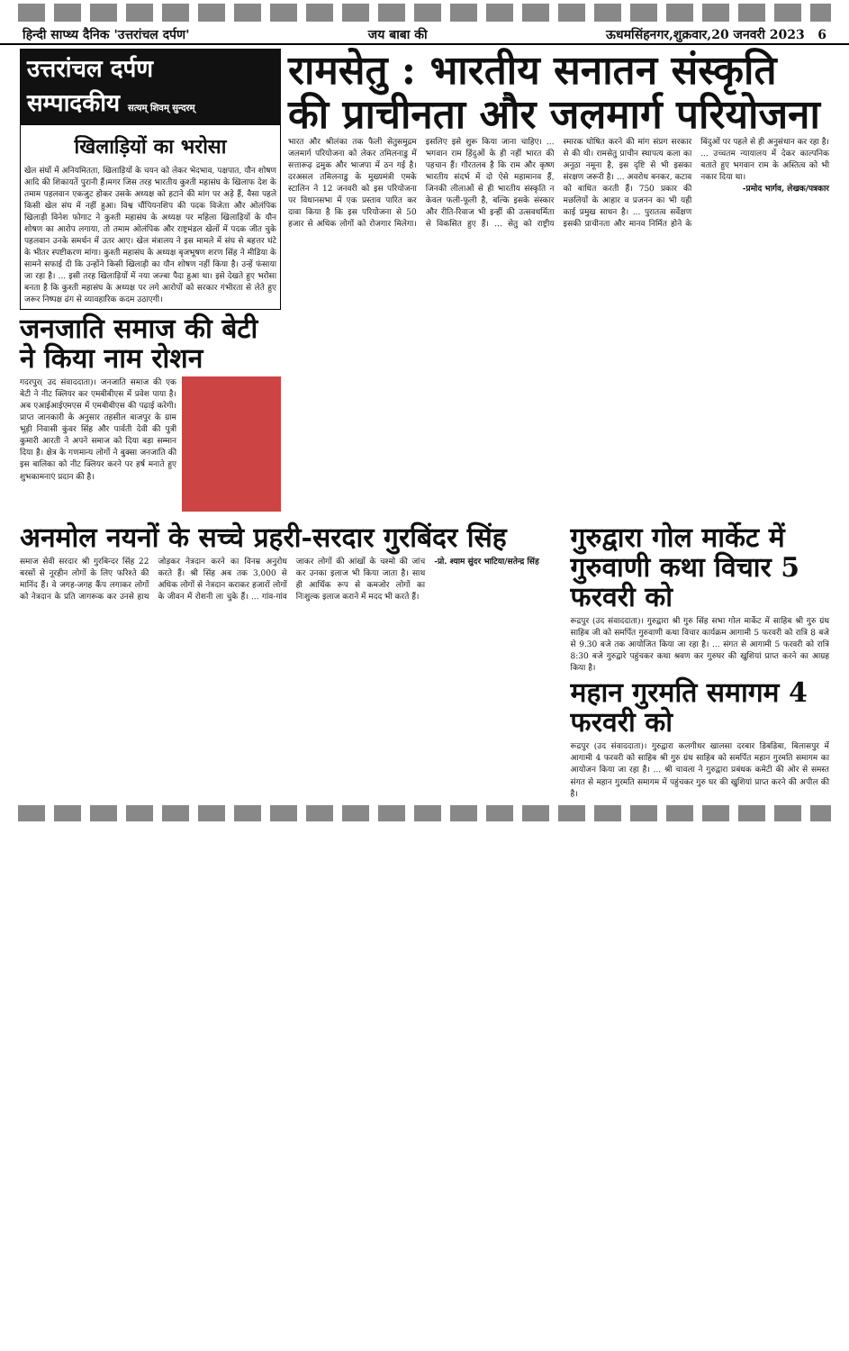हिन्दी साप्ध्य दैनिक 'उत्तरांचल दर्पण' जय बाबा की ऊधमसिंहनगर,शुक्रवार,20 जनवरी 2023 6
उत्तरांचल दर्पण
सम्पादकीय सत्यम् शिवम् सुन्दरम्
खिलाड़ियों का भरोसा
खेल संघों में अनियमितता, खिलाड़ियों के चयन को लेकर भेदभाव, पक्षपात, यौन शोषण आदि की शिकायतें पुरानी हैं।मगर जिस तरह भारतीय कुश्ती महासंघ के खिलाफ देश के तमाम पहलवान एकजुट होकर उसके अध्यक्ष को हटाने की मांग पर अड़े हैं, वैसा पहले किसी खेल संघ में नहीं हुआ। विश्व चौंपियनशिप की पदक विजेता और ओलंपिक खिलाड़ी विनेश फोगाट ने कुश्ती महासंघ के अध्यक्ष पर महिला खिलाड़ियों के यौन शोषण का आरोप लगाया, तो तमाम ओलंपिक और राष्ट्रमंडल खेलों में पदक जीत चुके पहलवान उनके समर्थन में उतर आए। खेल मंत्रालय ने इस मामले में संघ से बहत्तर घंटे के भीतर स्पष्टीकरण मांगा। कुश्ती महासंघ के अध्यक्ष बृजभूषण शरण सिंह ने मीडिया के सामने सफाई दी कि उन्होंने किसी खिलाड़ी का यौन शोषण नहीं किया है। उन्हें फंसाया जा रहा है। ... इसी तरह खिलाड़ियों में नया जज्बा पैदा हुआ था। इसे देखते हुए भरोसा बनता है कि कुश्ती महासंघ के अध्यक्ष पर लगे आरोपों को सरकार गंभीरता से लेते हुए जरूर निष्पक्ष ढंग से व्यावहारिक कदम उठाएगी।
जनजाति समाज की बेटी ने किया नाम रोशन
गदरपुर( उद संवाददाता)। जनजाति समाज की एक बेटी ने नीट क्लियर कर एमबीबीएस में प्रवेश पाया है। अब एआईआईएमएस में एमबीबीएस की पढ़ाई करेगी। प्राप्त जानकारी के अनुसार तहसील बाजपुर के ग्राम भूड़ी निवासी कुंवर सिंह और पार्वती देवी की पुत्री कुमारी आरती ने अपने समाज को दिया बड़ा सम्मान दिया है। क्षेत्र के गणमान्य लोगों ने बुक्सा जनजाति की इस बालिका को नीट क्लियर करने पर हर्ष मनाते हुए शुभकामनाएं प्रदान की है।
रामसेतु : भारतीय सनातन संस्कृति की प्राचीनता और जलमार्ग परियोजना
भारत और श्रीलंका तक फैली सेतुसमुद्रम जलमार्ग परियोजना को लेकर तमिलनाडु में सत्तारूढ़ द्रमुक और भाजपा में ठन गई है। दरअसल तमिलनाडु के मुख्यमंत्री एमके स्टालिन ने 12 जनवरी को इस परियोजना पर विधानसभा में एक प्रस्ताव पारित कर दावा किया है कि इस परियोजना से 50 हजार से अधिक लोगों को रोजगार मिलेगा। इसलिए इसे शुरू किया जाना चाहिए। ... भगवान राम हिंदुओं के ही नहीं भारत की पहचान हैं। गौरतलब है कि राम और कृष्ण भारतीय संदर्भ में दो ऐसे महामानव हैं, जिनकी लीलाओं से ही भारतीय संस्कृति न केवल फली-फूली है, बल्कि इसके संस्कार और रीति-रिवाज भी इन्हीं की उत्सवधर्मिता से विकसित हुए हैं। ... सेतु को राष्ट्रीय स्मारक घोषित करने की मांग संप्रग सरकार से की थी। रामसेतु प्राचीन स्थापत्य कला का अनूठा नमूना है, इस दृष्टि से भी इसका संरक्षण जरूरी है। ... अवरोध बनकर, कटाव को बाधित करती हैं। 750 प्रकार की मछलियों के आहार व प्रजनन का भी यही काई प्रमुख साधन है। ... पुरातत्व सर्वेक्षण इसकी प्राचीनता और मानव निर्मित होने के बिंदुओं पर पहले से ही अनुसंधान कर रहा है। ... उच्चतम न्यायालय में देकर काल्पनिक बताते हुए भगवान राम के अस्तित्व को भी नकार दिया था।
-प्रमोद भार्गव, लेखक/पत्रकार
अनमोल नयनों के सच्चे प्रहरी-सरदार गुरबिंदर सिंह
समाज सेवी सरदार श्री गुरबिन्दर सिंह 22 बरसों से नूरहीन लोगों के लिए फरिश्ते की मानिंद हैं। वे जगह-जगह कैंप लगाकर लोगों को नेत्रदान के प्रति जागरूक कर उनसे हाथ जोड़कर नेत्रदान करने का विनम्र अनुरोध करते हैं। श्री सिंह अब तक 3,000 से अधिक लोगों से नेत्रदान कराकर हजारों लोगों के जीवन में रोशनी ला चुके हैं। ... गांव-गांव जाकर लोगों की आंखों के चश्मो की जांच कर उनका इलाज भी किया जाता है। साथ ही आर्थिक रूप से कमजोर लोगों का निःशुल्क इलाज कराने में मदद भी करते हैं।
-प्रो. श्याम सुंदर भाटिया/सतेन्द्र सिंह
गुरुद्वारा गोल मार्केट में गुरुवाणी कथा विचार 5 फरवरी को
रूद्रपुर (उद संवाददाता)। गुरुद्वारा श्री गुरु सिंह सभा गोल मार्केट में साहिब श्री गुरु ग्रंथ साहिब जी को समर्पित गुरुवाणी कथा विचार कार्यक्रम आगामी 5 फरवरी को रात्रि 8 बजे से 9.30 बजे तक आयोजित किया जा रहा है। ... संगत से आगामी 5 फरवरी को रात्रि 8:30 बजे गुरुद्वारे पहुंचकर कथा श्रवण कर गुरुघर की खुशियां प्राप्त करने का आग्रह किया है।
महान गुरमति समागम 4 फरवरी को
रूद्रपुर (उद संवाददाता)। गुरुद्वारा कलगीधर खालसा दरबार डिबडिबा, बिलासपुर में आगामी 4 फरवरी को साहिब श्री गुरु ग्रंथ साहिब को समर्पित महान गुरमति समागम का आयोजन किया जा रहा है। ... श्री चावला ने गुरुद्वारा प्रबंधक कमेटी की ओर से समस्त संगत से महान गुरमति समागम में पहुंचकर गुरु घर की खुशियां प्राप्त करने की अपील की है।